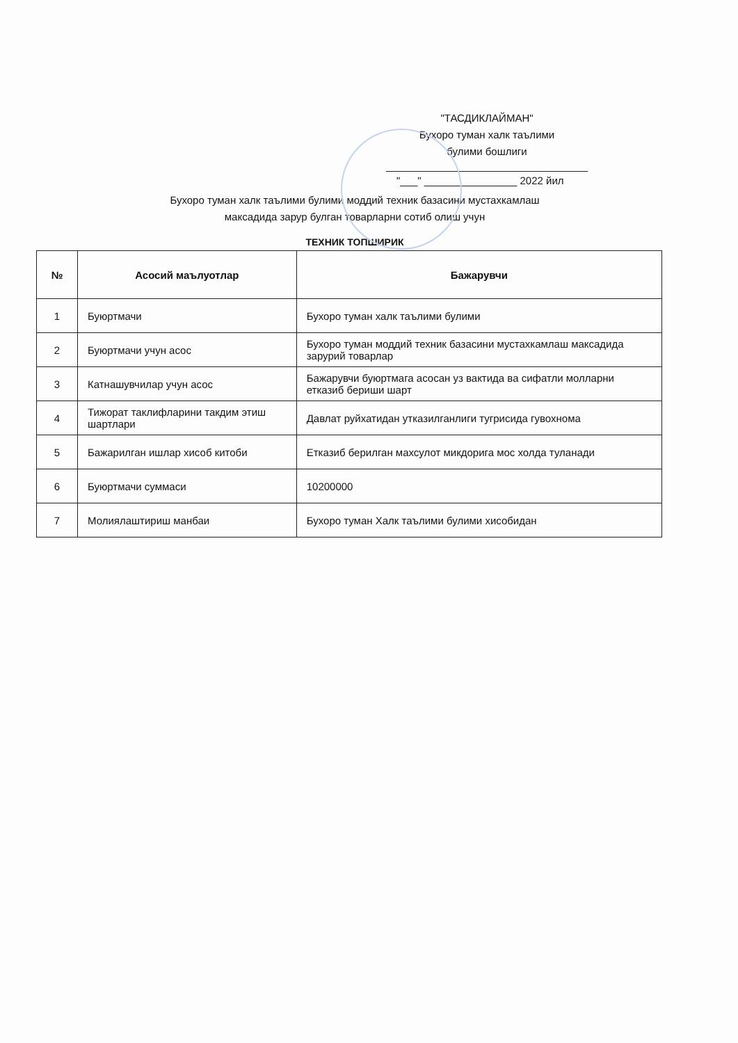"ТАСДИКЛАЙМАН"
Бухоро туман халк таълими
булими бошлиги
"___" ________________ 2022 йил
Бухоро туман халк таълими булими моддий техник базасини мустахкамлаш
максадида зарур булган товарларни сотиб олиш учун
ТЕХНИК ТОПШИРИК
| № | Асосий маълуотлар | Бажарувчи |
| --- | --- | --- |
| 1 | Буюртмачи | Бухоро туман халк таълими булими |
| 2 | Буюртмачи учун асос | Бухоро туман моддий техник базасини мустахкамлаш максадида зарурий товарлар |
| 3 | Катнашувчилар учун асос | Бажарувчи буюртмага асосан уз вактида ва сифатли молларни етказиб бериши шарт |
| 4 | Тижорат таклифларини такдим этиш шартлари | Давлат руйхатидан утказилганлиги тугрисида гувохнома |
| 5 | Бажарилган ишлар хисоб китоби | Етказиб берилган махсулот микдорига мос холда туланади |
| 6 | Буюртмачи суммаси | 10200000 |
| 7 | Молиялаштириш манбаи | Бухоро туман Халк таълими булими хисобидан |